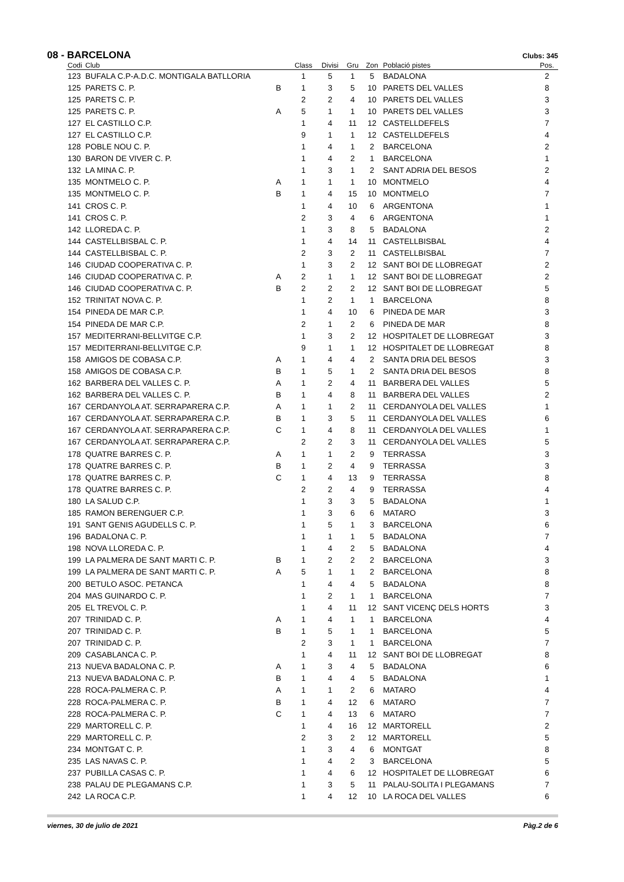08 - BARCELONA
Clubs: 345
| Codi | Club | | Class | Divisi | Gru | Zon | Població pistes | Pos. |
| --- | --- | --- | --- | --- | --- | --- | --- | --- |
| 123 | BUFALA C.P-A.D.C. MONTIGALA BATLLORIA | | 1 | 5 | 1 | 5 | BADALONA | 2 |
| 125 | PARETS C. P. | B | 1 | 3 | 5 | 10 | PARETS DEL VALLES | 8 |
| 125 | PARETS C. P. | | 2 | 2 | 4 | 10 | PARETS DEL VALLES | 3 |
| 125 | PARETS C. P. | A | 5 | 1 | 1 | 10 | PARETS DEL VALLES | 3 |
| 127 | EL CASTILLO C.P. | | 1 | 4 | 11 | 12 | CASTELLDEFELS | 7 |
| 127 | EL CASTILLO C.P. | | 9 | 1 | 1 | 12 | CASTELLDEFELS | 4 |
| 128 | POBLE NOU C. P. | | 1 | 4 | 1 | 2 | BARCELONA | 2 |
| 130 | BARON DE VIVER C. P. | | 1 | 4 | 2 | 1 | BARCELONA | 1 |
| 132 | LA MINA C. P. | | 1 | 3 | 1 | 2 | SANT ADRIA DEL BESOS | 2 |
| 135 | MONTMELO C. P. | A | 1 | 1 | 1 | 10 | MONTMELO | 4 |
| 135 | MONTMELO C. P. | B | 1 | 4 | 15 | 10 | MONTMELO | 7 |
| 141 | CROS C. P. | | 1 | 4 | 10 | 6 | ARGENTONA | 1 |
| 141 | CROS C. P. | | 2 | 3 | 4 | 6 | ARGENTONA | 1 |
| 142 | LLOREDA C. P. | | 1 | 3 | 8 | 5 | BADALONA | 2 |
| 144 | CASTELLBISBAL C. P. | | 1 | 4 | 14 | 11 | CASTELLBISBAL | 4 |
| 144 | CASTELLBISBAL C. P. | | 2 | 3 | 2 | 11 | CASTELLBISBAL | 7 |
| 146 | CIUDAD COOPERATIVA C. P. | | 1 | 3 | 2 | 12 | SANT BOI DE LLOBREGAT | 2 |
| 146 | CIUDAD COOPERATIVA C. P. | A | 2 | 1 | 1 | 12 | SANT BOI DE LLOBREGAT | 2 |
| 146 | CIUDAD COOPERATIVA C. P. | B | 2 | 2 | 2 | 12 | SANT BOI DE LLOBREGAT | 5 |
| 152 | TRINITAT NOVA C. P. | | 1 | 2 | 1 | 1 | BARCELONA | 8 |
| 154 | PINEDA DE MAR C.P. | | 1 | 4 | 10 | 6 | PINEDA DE MAR | 3 |
| 154 | PINEDA DE MAR C.P. | | 2 | 1 | 2 | 6 | PINEDA DE MAR | 8 |
| 157 | MEDITERRANI-BELLVITGE C.P. | | 1 | 3 | 2 | 12 | HOSPITALET DE LLOBREGAT | 3 |
| 157 | MEDITERRANI-BELLVITGE C.P. | | 9 | 1 | 1 | 12 | HOSPITALET DE LLOBREGAT | 8 |
| 158 | AMIGOS DE COBASA C.P. | A | 1 | 4 | 4 | 2 | SANTA DRIA DEL BESOS | 3 |
| 158 | AMIGOS DE COBASA C.P. | B | 1 | 5 | 1 | 2 | SANTA DRIA DEL BESOS | 8 |
| 162 | BARBERA DEL VALLES C. P. | A | 1 | 2 | 4 | 11 | BARBERA DEL VALLES | 5 |
| 162 | BARBERA DEL VALLES C. P. | B | 1 | 4 | 8 | 11 | BARBERA DEL VALLES | 2 |
| 167 | CERDANYOLA AT. SERRAPARERA C.P. | A | 1 | 1 | 2 | 11 | CERDANYOLA DEL VALLES | 1 |
| 167 | CERDANYOLA AT. SERRAPARERA C.P. | B | 1 | 3 | 5 | 11 | CERDANYOLA DEL VALLES | 6 |
| 167 | CERDANYOLA AT. SERRAPARERA C.P. | C | 1 | 4 | 8 | 11 | CERDANYOLA DEL VALLES | 1 |
| 167 | CERDANYOLA AT. SERRAPARERA C.P. | | 2 | 2 | 3 | 11 | CERDANYOLA DEL VALLES | 5 |
| 178 | QUATRE BARRES C. P. | A | 1 | 1 | 2 | 9 | TERRASSA | 3 |
| 178 | QUATRE BARRES C. P. | B | 1 | 2 | 4 | 9 | TERRASSA | 3 |
| 178 | QUATRE BARRES C. P. | C | 1 | 4 | 13 | 9 | TERRASSA | 8 |
| 178 | QUATRE BARRES C. P. | | 2 | 2 | 4 | 9 | TERRASSA | 4 |
| 180 | LA SALUD C.P. | | 1 | 3 | 3 | 5 | BADALONA | 1 |
| 185 | RAMON BERENGUER C.P. | | 1 | 3 | 6 | 6 | MATARO | 3 |
| 191 | SANT GENIS AGUDELLS C. P. | | 1 | 5 | 1 | 3 | BARCELONA | 6 |
| 196 | BADALONA C. P. | | 1 | 1 | 1 | 5 | BADALONA | 7 |
| 198 | NOVA LLOREDA C. P. | | 1 | 4 | 2 | 5 | BADALONA | 4 |
| 199 | LA PALMERA DE SANT MARTI C. P. | B | 1 | 2 | 2 | 2 | BARCELONA | 3 |
| 199 | LA PALMERA DE SANT MARTI C. P. | A | 5 | 1 | 1 | 2 | BARCELONA | 8 |
| 200 | BETULO ASOC. PETANCA | | 1 | 4 | 4 | 5 | BADALONA | 8 |
| 204 | MAS GUINARDO C. P. | | 1 | 2 | 1 | 1 | BARCELONA | 7 |
| 205 | EL TREVOL C. P. | | 1 | 4 | 11 | 12 | SANT VICENÇ DELS HORTS | 3 |
| 207 | TRINIDAD C. P. | A | 1 | 4 | 1 | 1 | BARCELONA | 4 |
| 207 | TRINIDAD C. P. | B | 1 | 5 | 1 | 1 | BARCELONA | 5 |
| 207 | TRINIDAD C. P. | | 2 | 3 | 1 | 1 | BARCELONA | 7 |
| 209 | CASABLANCA C. P. | | 1 | 4 | 11 | 12 | SANT BOI DE LLOBREGAT | 8 |
| 213 | NUEVA BADALONA C. P. | A | 1 | 3 | 4 | 5 | BADALONA | 6 |
| 213 | NUEVA BADALONA C. P. | B | 1 | 4 | 4 | 5 | BADALONA | 1 |
| 228 | ROCA-PALMERA C. P. | A | 1 | 1 | 2 | 6 | MATARO | 4 |
| 228 | ROCA-PALMERA C. P. | B | 1 | 4 | 12 | 6 | MATARO | 7 |
| 228 | ROCA-PALMERA C. P. | C | 1 | 4 | 13 | 6 | MATARO | 7 |
| 229 | MARTORELL C. P. | | 1 | 4 | 16 | 12 | MARTORELL | 2 |
| 229 | MARTORELL C. P. | | 2 | 3 | 2 | 12 | MARTORELL | 5 |
| 234 | MONTGAT C. P. | | 1 | 3 | 4 | 6 | MONTGAT | 8 |
| 235 | LAS NAVAS C. P. | | 1 | 4 | 2 | 3 | BARCELONA | 5 |
| 237 | PUBILLA CASAS C. P. | | 1 | 4 | 6 | 12 | HOSPITALET DE LLOBREGAT | 6 |
| 238 | PALAU DE PLEGAMANS C.P. | | 1 | 3 | 5 | 11 | PALAU-SOLITA I PLEGAMANS | 7 |
| 242 | LA ROCA C.P. | | 1 | 4 | 12 | 10 | LA ROCA DEL VALLES | 6 |
viernes, 30 de julio de 2021 Pàg.2 de 6